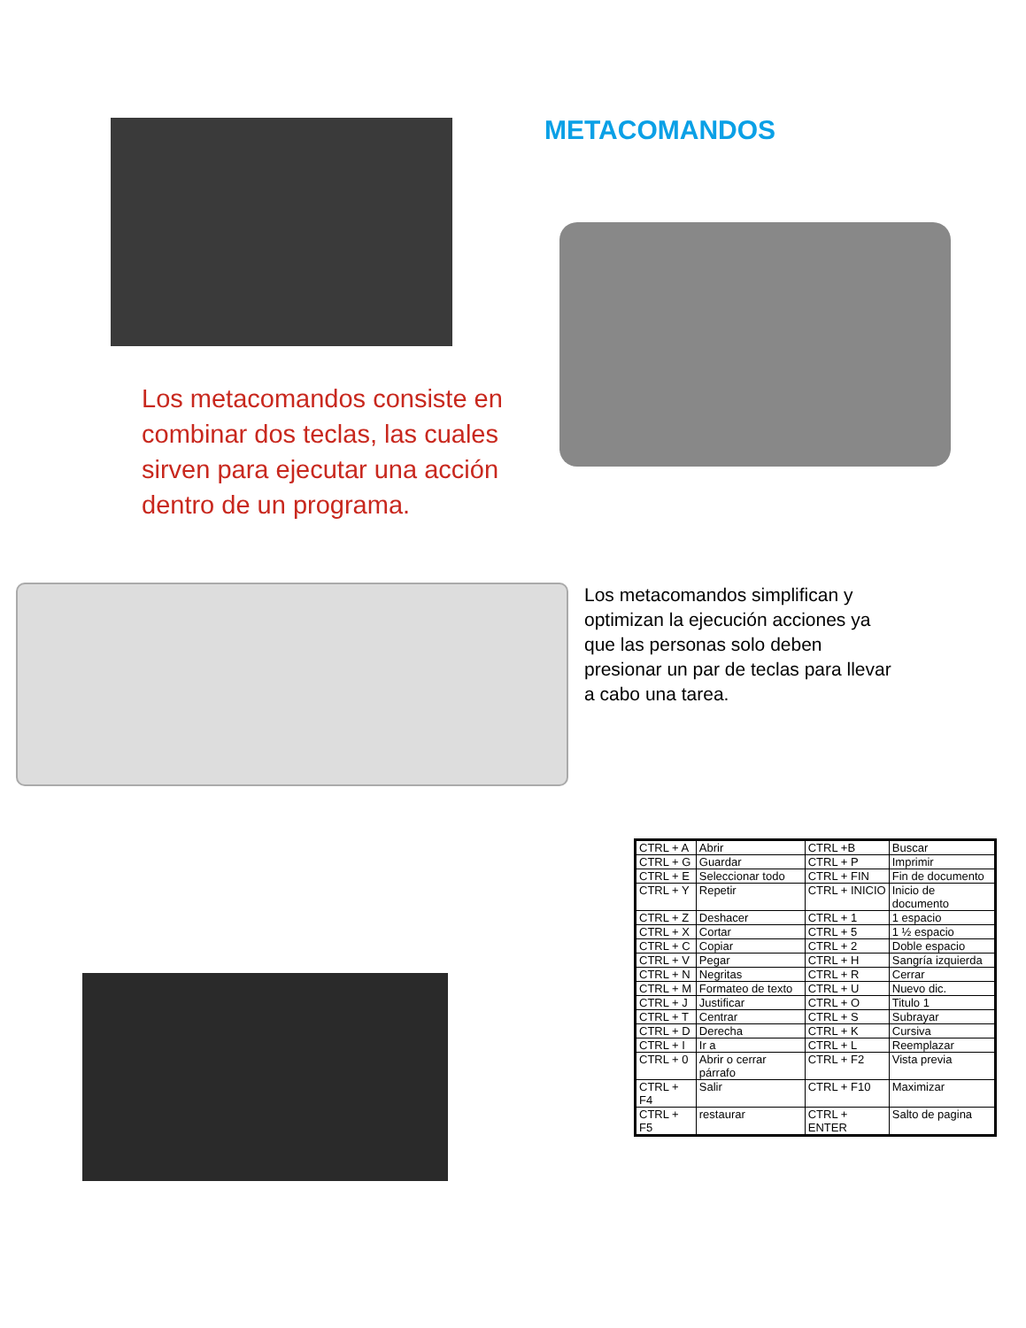METACOMANDOS
Los metacomandos consiste en combinar dos teclas, las cuales sirven para ejecutar una acción dentro de un programa.
Los metacomandos simplifican y optimizan la ejecución acciones ya que las personas solo deben presionar un par de teclas para llevar a cabo una tarea.
| CTRL + A | Abrir | CTRL +B | Buscar |
| CTRL + G | Guardar | CTRL + P | Imprimir |
| CTRL + E | Seleccionar todo | CTRL + FIN | Fin de documento |
| CTRL + Y | Repetir | CTRL + INICIO | Inicio de documento |
| CTRL + Z | Deshacer | CTRL + 1 | 1 espacio |
| CTRL + X | Cortar | CTRL + 5 | 1 ½ espacio |
| CTRL + C | Copiar | CTRL + 2 | Doble espacio |
| CTRL + V | Pegar | CTRL + H | Sangría izquierda |
| CTRL + N | Negritas | CTRL + R | Cerrar |
| CTRL + M | Formateo de texto | CTRL + U | Nuevo dic. |
| CTRL + J | Justificar | CTRL + O | Titulo 1 |
| CTRL + T | Centrar | CTRL + S | Subrayar |
| CTRL + D | Derecha | CTRL + K | Cursiva |
| CTRL + I | Ir a | CTRL + L | Reemplazar |
| CTRL + 0 | Abrir o cerrar párrafo | CTRL + F2 | Vista previa |
| CTRL + F4 | Salir | CTRL + F10 | Maximizar |
| CTRL + F5 | restaurar | CTRL + ENTER | Salto de pagina |